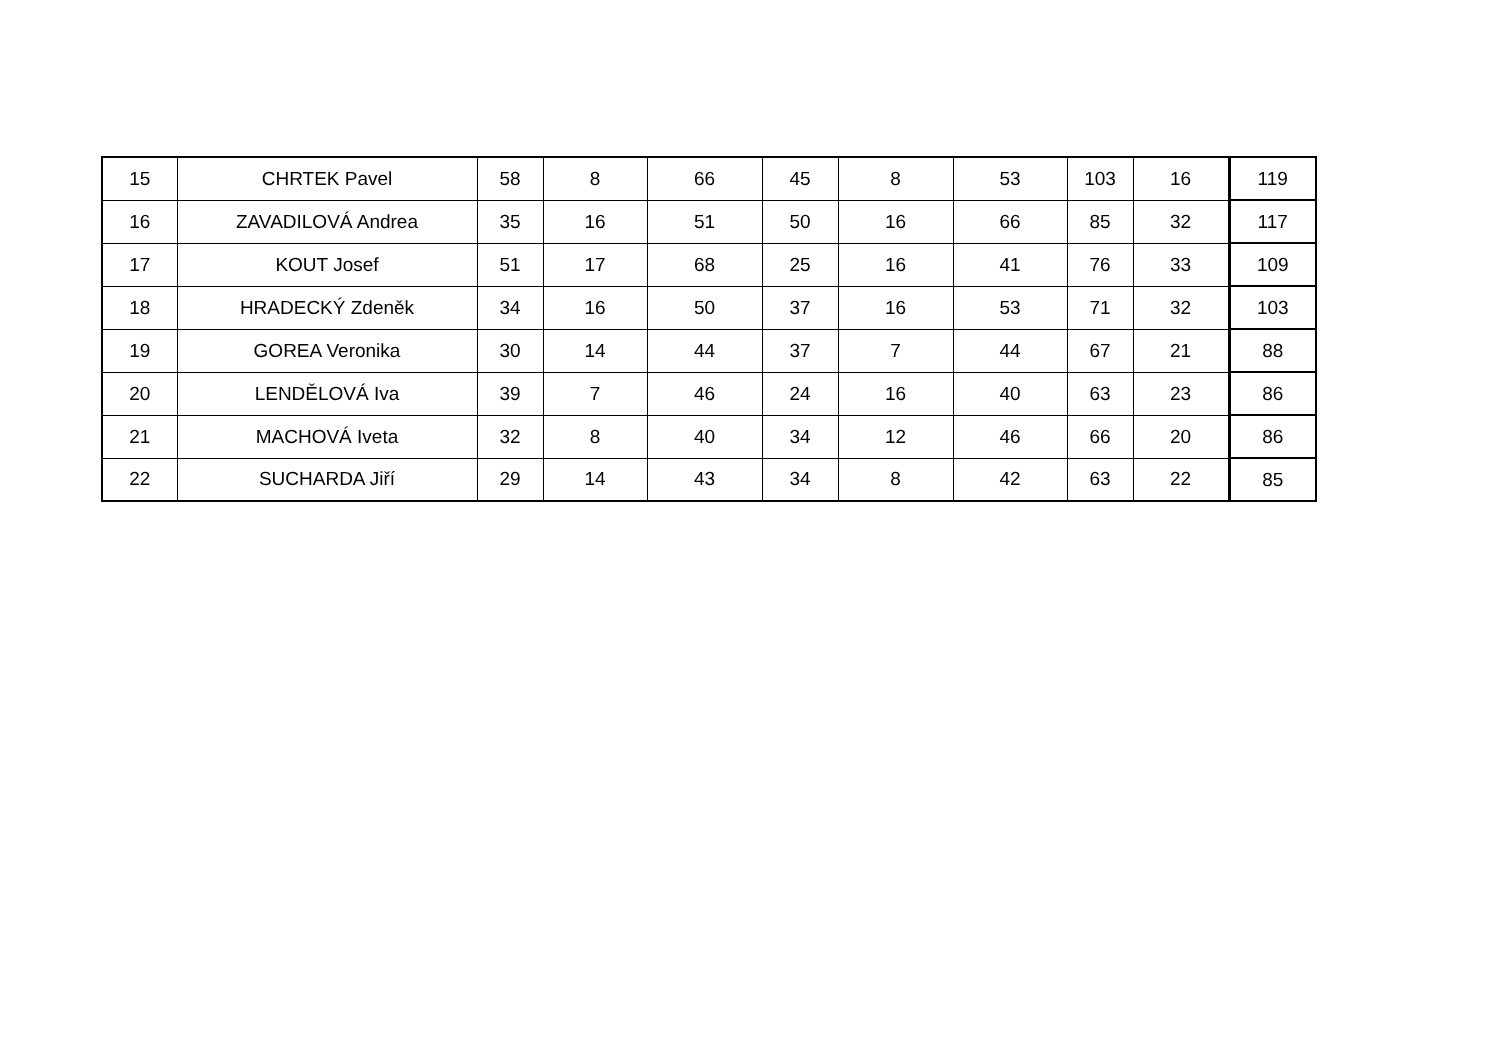| 15 | CHRTEK Pavel | 58 | 8 | 66 | 45 | 8 | 53 | 103 | 16 | 119 |
| 16 | ZAVADILOVÁ Andrea | 35 | 16 | 51 | 50 | 16 | 66 | 85 | 32 | 117 |
| 17 | KOUT Josef | 51 | 17 | 68 | 25 | 16 | 41 | 76 | 33 | 109 |
| 18 | HRADECKÝ Zdeněk | 34 | 16 | 50 | 37 | 16 | 53 | 71 | 32 | 103 |
| 19 | GOREA Veronika | 30 | 14 | 44 | 37 | 7 | 44 | 67 | 21 | 88 |
| 20 | LENDĚLOVÁ Iva | 39 | 7 | 46 | 24 | 16 | 40 | 63 | 23 | 86 |
| 21 | MACHOVÁ Iveta | 32 | 8 | 40 | 34 | 12 | 46 | 66 | 20 | 86 |
| 22 | SUCHARDA Jiří | 29 | 14 | 43 | 34 | 8 | 42 | 63 | 22 | 85 |